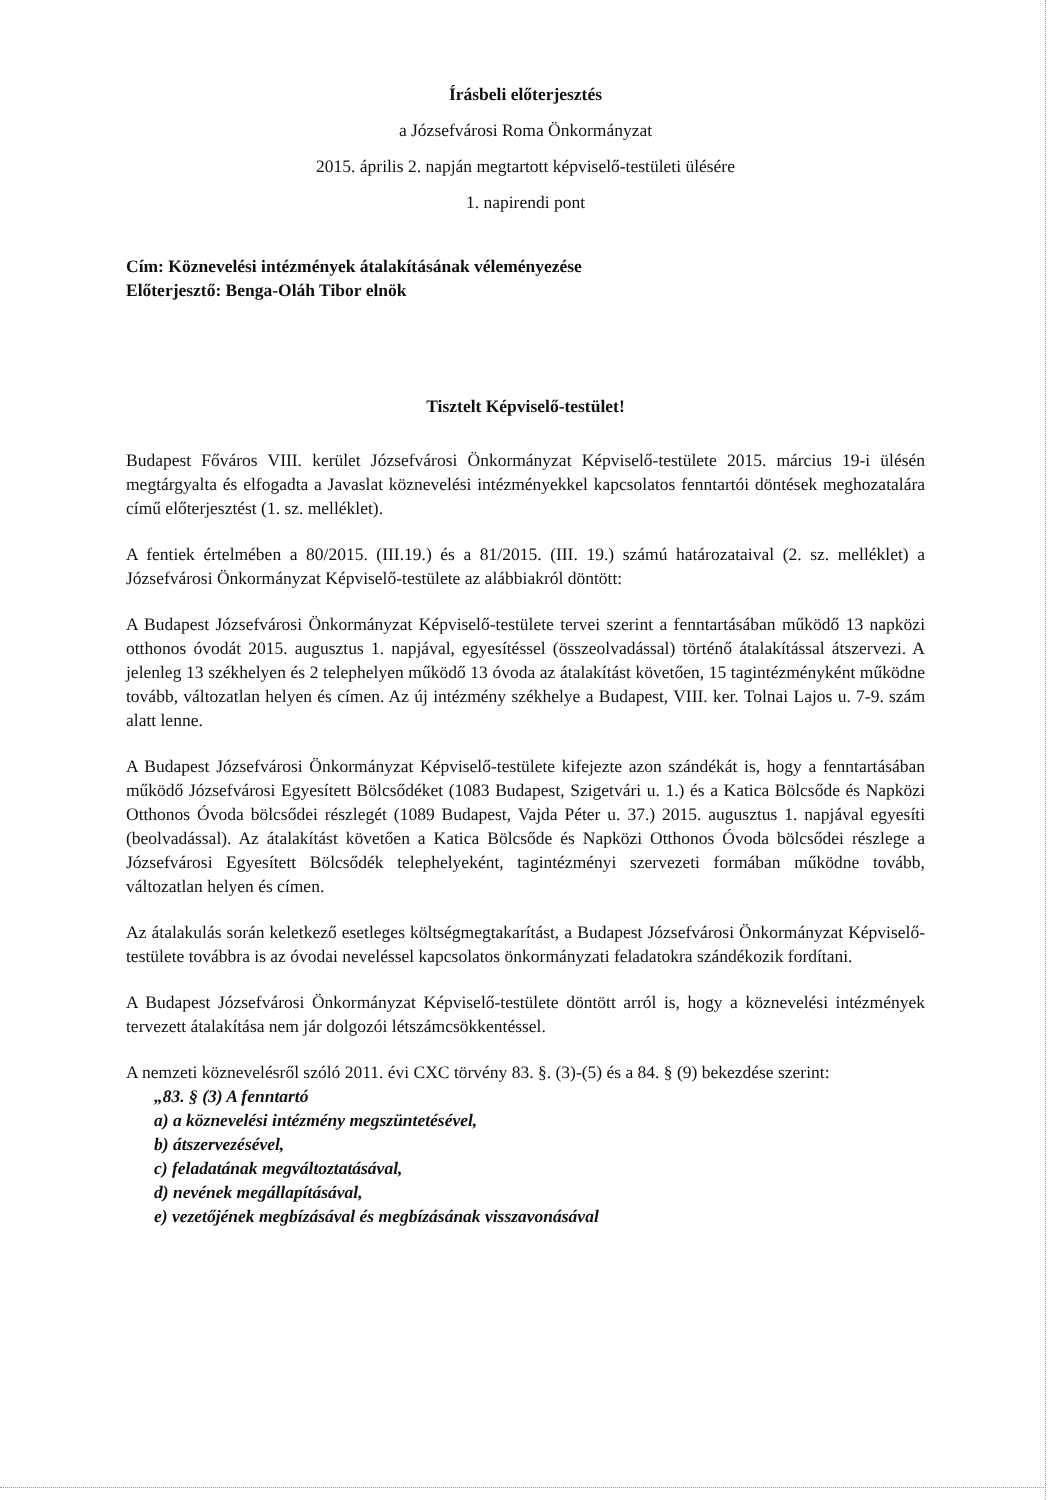Írásbeli előterjesztés
a Józsefvárosi Roma Önkormányzat
2015. április 2. napján megtartott képviselő-testületi ülésére
1. napirendi pont
Cím: Köznevelési intézmények átalakításának véleményezése
Előterjesztő: Benga-Oláh Tibor elnök
Tisztelt Képviselő-testület!
Budapest Főváros VIII. kerület Józsefvárosi Önkormányzat Képviselő-testülete 2015. március 19-i ülésén megtárgyalta és elfogadta a Javaslat köznevelési intézményekkel kapcsolatos fenntartói döntések meghozatalára című előterjesztést (1. sz. melléklet).
A fentiek értelmében a 80/2015. (III.19.) és a 81/2015. (III. 19.) számú határozataival (2. sz. melléklet) a Józsefvárosi Önkormányzat Képviselő-testülete az alábbiakról döntött:
A Budapest Józsefvárosi Önkormányzat Képviselő-testülete tervei szerint a fenntartásában működő 13 napközi otthonos óvodát 2015. augusztus 1. napjával, egyesítéssel (összeolvadással) történő átalakítással átszervezi. A jelenleg 13 székhelyen és 2 telephelyen működő 13 óvoda az átalakítást követően, 15 tagintézményként működne tovább, változatlan helyen és címen. Az új intézmény székhelye a Budapest, VIII. ker. Tolnai Lajos u. 7-9. szám alatt lenne.
A Budapest Józsefvárosi Önkormányzat Képviselő-testülete kifejezte azon szándékát is, hogy a fenntartásában működő Józsefvárosi Egyesített Bölcsődéket (1083 Budapest, Szigetvári u. 1.) és a Katica Bölcsőde és Napközi Otthonos Óvoda bölcsődei részlegét (1089 Budapest, Vajda Péter u. 37.) 2015. augusztus 1. napjával egyesíti (beolvadással). Az átalakítást követően a Katica Bölcsőde és Napközi Otthonos Óvoda bölcsődei részlege a Józsefvárosi Egyesített Bölcsődék telephelyeként, tagintézményi szervezeti formában működne tovább, változatlan helyen és címen.
Az átalakulás során keletkező esetleges költségmegtakarítást, a Budapest Józsefvárosi Önkormányzat Képviselő-testülete továbbra is az óvodai neveléssel kapcsolatos önkormányzati feladatokra szándékozik fordítani.
A Budapest Józsefvárosi Önkormányzat Képviselő-testülete döntött arról is, hogy a köznevelési intézmények tervezett átalakítása nem jár dolgozói létszámcsökkentéssel.
A nemzeti köznevelésről szóló 2011. évi CXC törvény 83. §. (3)-(5) és a 84. § (9) bekezdése szerint:
„83. § (3) A fenntartó
a) a köznevelési intézmény megszüntetésével,
b) átszervezésével,
c) feladatának megváltoztatásával,
d) nevének megállapításával,
e) vezetőjének megbízásával és megbízásának visszavonásával